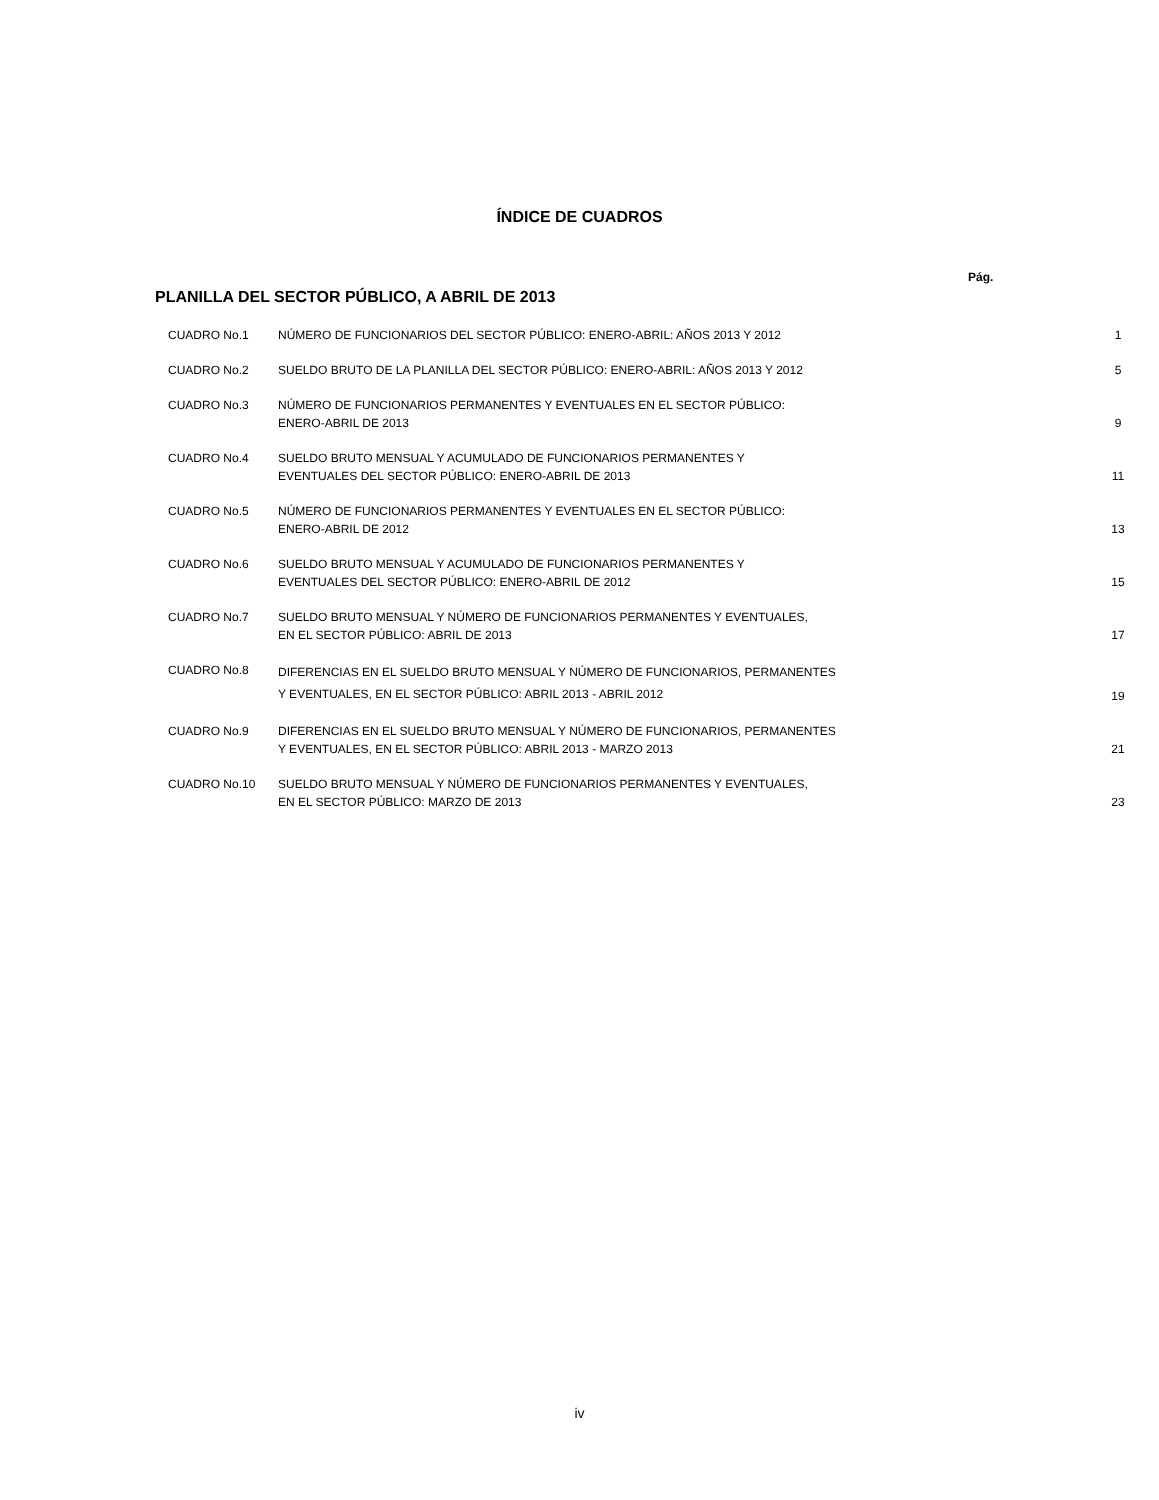ÍNDICE DE CUADROS
Pág.
PLANILLA DEL SECTOR PÚBLICO, A ABRIL DE 2013
| CUADRO No.1 | NÚMERO DE FUNCIONARIOS DEL SECTOR PÚBLICO: ENERO-ABRIL: AÑOS 2013 Y 2012 | 1 |
| CUADRO No.2 | SUELDO BRUTO DE LA PLANILLA DEL SECTOR PÚBLICO: ENERO-ABRIL: AÑOS 2013 Y 2012 | 5 |
| CUADRO No.3 | NÚMERO DE FUNCIONARIOS PERMANENTES Y EVENTUALES EN EL SECTOR PÚBLICO: ENERO-ABRIL DE 2013 | 9 |
| CUADRO No.4 | SUELDO BRUTO MENSUAL Y ACUMULADO DE FUNCIONARIOS PERMANENTES Y EVENTUALES DEL SECTOR PÚBLICO: ENERO-ABRIL DE 2013 | 11 |
| CUADRO No.5 | NÚMERO DE FUNCIONARIOS PERMANENTES Y EVENTUALES EN EL SECTOR PÚBLICO: ENERO-ABRIL DE 2012 | 13 |
| CUADRO No.6 | SUELDO BRUTO MENSUAL Y ACUMULADO DE FUNCIONARIOS PERMANENTES Y EVENTUALES DEL SECTOR PÚBLICO: ENERO-ABRIL DE 2012 | 15 |
| CUADRO No.7 | SUELDO BRUTO MENSUAL Y NÚMERO DE FUNCIONARIOS PERMANENTES Y EVENTUALES, EN EL SECTOR PÚBLICO: ABRIL DE 2013 | 17 |
| CUADRO No.8 | DIFERENCIAS EN EL SUELDO BRUTO MENSUAL Y NÚMERO DE FUNCIONARIOS, PERMANENTES Y EVENTUALES, EN EL SECTOR PÚBLICO: ABRIL 2013 - ABRIL 2012 | 19 |
| CUADRO No.9 | DIFERENCIAS EN EL SUELDO BRUTO MENSUAL Y NÚMERO DE FUNCIONARIOS, PERMANENTES Y EVENTUALES, EN EL SECTOR PÚBLICO: ABRIL 2013 - MARZO 2013 | 21 |
| CUADRO No.10 | SUELDO BRUTO MENSUAL Y NÚMERO DE FUNCIONARIOS PERMANENTES Y EVENTUALES, EN EL SECTOR PÚBLICO: MARZO DE 2013 | 23 |
iv